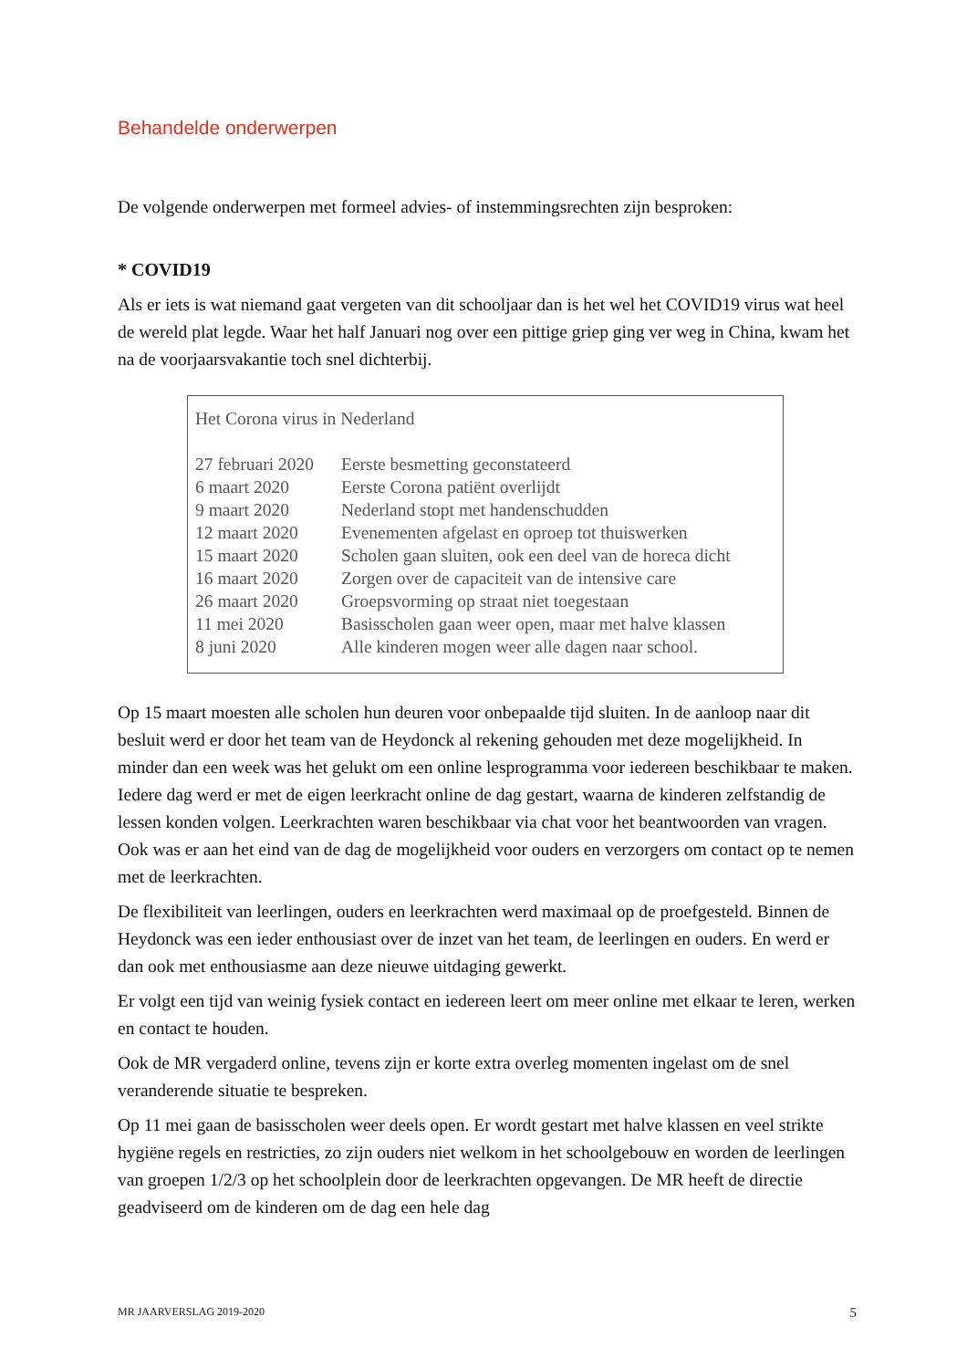Behandelde onderwerpen
De volgende onderwerpen met formeel advies- of instemmingsrechten zijn besproken:
* COVID19
Als er iets is wat niemand gaat vergeten van dit schooljaar dan is het wel het COVID19 virus wat heel de wereld plat legde. Waar het half Januari nog over een pittige griep ging ver weg in China, kwam het na de voorjaarsvakantie toch snel dichterbij.
Het Corona virus in Nederland
| 27 februari 2020 | Eerste besmetting geconstateerd |
| 6 maart 2020 | Eerste Corona patiënt overlijdt |
| 9 maart 2020 | Nederland stopt met handenschudden |
| 12 maart 2020 | Evenementen afgelast en oproep tot thuiswerken |
| 15 maart 2020 | Scholen gaan sluiten, ook een deel van de horeca dicht |
| 16 maart 2020 | Zorgen over de capaciteit van de intensive care |
| 26 maart 2020 | Groepsvorming op straat niet toegestaan |
| 11 mei 2020 | Basisscholen gaan weer open, maar met halve klassen |
| 8 juni 2020 | Alle kinderen mogen weer alle dagen naar school. |
Op 15 maart moesten alle scholen hun deuren voor onbepaalde tijd sluiten. In de aanloop naar dit besluit werd er door het team van de Heydonck al rekening gehouden met deze mogelijkheid. In minder dan een week was het gelukt om een online lesprogramma voor iedereen beschikbaar te maken. Iedere dag werd er met de eigen leerkracht online de dag gestart, waarna de kinderen zelfstandig de lessen konden volgen. Leerkrachten waren beschikbaar via chat voor het beantwoorden van vragen. Ook was er aan het eind van de dag de mogelijkheid voor ouders en verzorgers om contact op te nemen met de leerkrachten.
De flexibiliteit van leerlingen, ouders en leerkrachten werd maximaal op de proefgesteld. Binnen de Heydonck was een ieder enthousiast over de inzet van het team, de leerlingen en ouders. En werd er dan ook met enthousiasme aan deze nieuwe uitdaging gewerkt.
Er volgt een tijd van weinig fysiek contact en iedereen leert om meer online met elkaar te leren, werken en contact te houden.
Ook de MR vergaderd online, tevens zijn er korte extra overleg momenten ingelast om de snel veranderende situatie te bespreken.
Op 11 mei gaan de basisscholen weer deels open. Er wordt gestart met halve klassen en veel strikte hygiëne regels en restricties, zo zijn ouders niet welkom in het schoolgebouw en worden de leerlingen van groepen 1/2/3 op het schoolplein door de leerkrachten opgevangen. De MR heeft de directie geadviseerd om de kinderen om de dag een hele dag
MR JAARVERSLAG 2019-2020 5